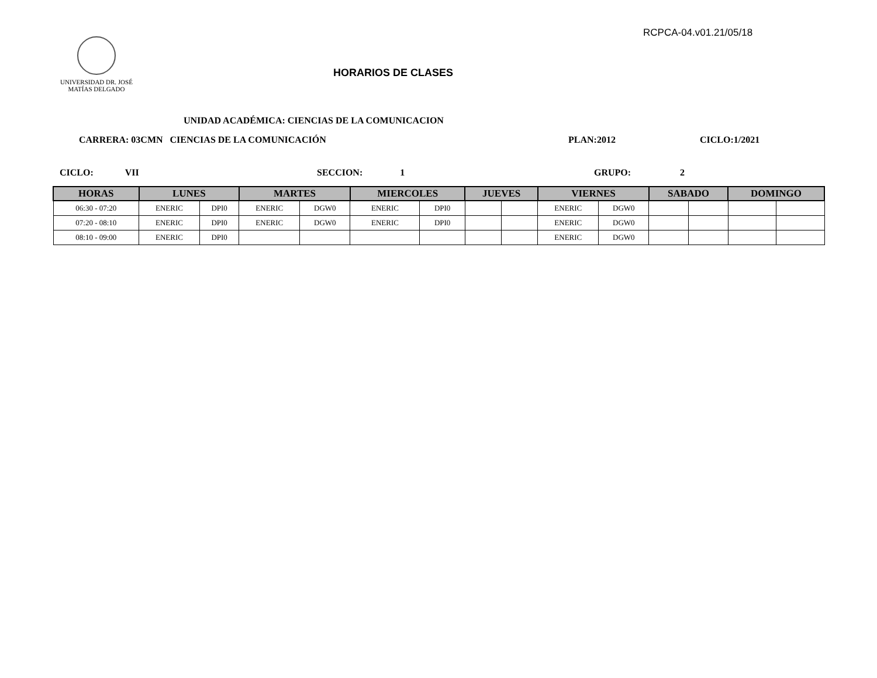RCPCA-04.v01.21/05/18
UNIVERSIDAD DR. JOSÉ
MATÍAS DELGADO
HORARIOS DE CLASES
UNIDAD ACADÉMICA: CIENCIAS DE LA COMUNICACION
CARRERA: 03CMN CIENCIAS DE LA COMUNICACIÓN
PLAN:2012 CICLO:1/2021
CICLO: VII SECCION: 1 GRUPO: 2
| HORAS | LUNES | | MARTES | | MIERCOLES | | JUEVES | | VIERNES | | SABADO | | DOMINGO | |
| --- | --- | --- | --- | --- | --- | --- | --- | --- | --- | --- | --- | --- | --- | --- |
| 06:30 - 07:20 | ENERIC | DPI0 | ENERIC | DGW0 | ENERIC | DPI0 | | | ENERIC | DGW0 | | | | |
| 07:20 - 08:10 | ENERIC | DPI0 | ENERIC | DGW0 | ENERIC | DPI0 | | | ENERIC | DGW0 | | | | |
| 08:10 - 09:00 | ENERIC | DPI0 | | | | | | | ENERIC | DGW0 | | | | |